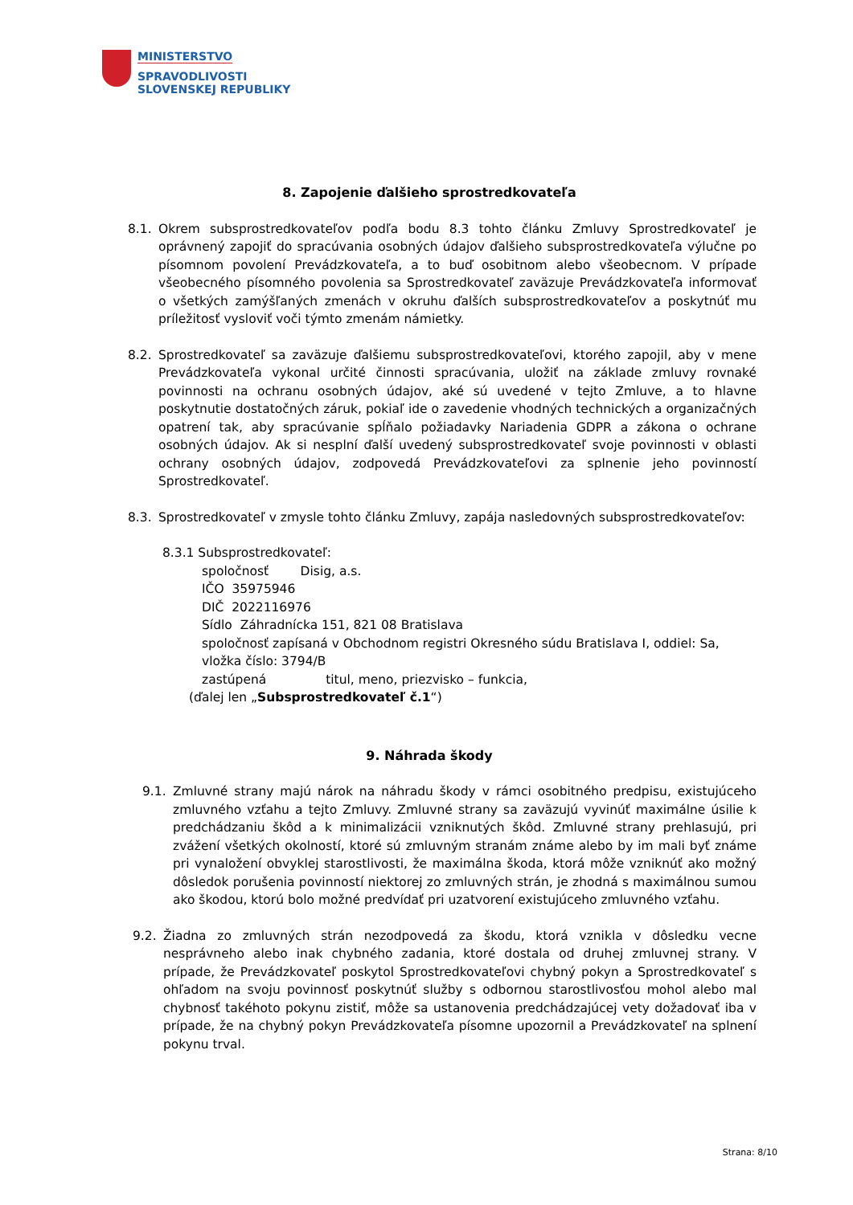MINISTERSTVO
SPRAVODLIVOSTI
SLOVENSKEJ REPUBLIKY
8. Zapojenie ďalšieho sprostredkovateľa
8.1. Okrem subsprostredkovateľov podľa bodu 8.3 tohto článku Zmluvy Sprostredkovateľ je oprávnený zapojiť do spracúvania osobných údajov ďalšieho subsprostredkovateľa výlučne po písomnom povolení Prevádzkovateľa, a to buď osobitnom alebo všeobecnom. V prípade všeobecného písomného povolenia sa Sprostredkovateľ zaväzuje Prevádzkovateľa informovať o všetkých zamýšľaných zmenách v okruhu ďalších subsprostredkovateľov a poskytnúť mu príležitosť vysloviť voči týmto zmenám námietky.
8.2. Sprostredkovateľ sa zaväzuje ďalšiemu subsprostredkovateľovi, ktorého zapojil, aby v mene Prevádzkovateľa vykonal určité činnosti spracúvania, uložiť na základe zmluvy rovnaké povinnosti na ochranu osobných údajov, aké sú uvedené v tejto Zmluve, a to hlavne poskytnutie dostatočných záruk, pokiaľ ide o zavedenie vhodných technických a organizačných opatrení tak, aby spracúvanie spĺňalo požiadavky Nariadenia GDPR a zákona o ochrane osobných údajov. Ak si nesplní ďalší uvedený subsprostredkovateľ svoje povinnosti v oblasti ochrany osobných údajov, zodpovedá Prevádzkovateľovi za splnenie jeho povinností Sprostredkovateľ.
8.3. Sprostredkovateľ v zmysle tohto článku Zmluvy, zapája nasledovných subsprostredkovateľov:
8.3.1 Subsprostredkovateľ:
spoločnosť Disig, a.s.
IČO 35975946
DIČ 2022116976
Sídlo Záhradnícka 151, 821 08 Bratislava
spoločnosť zapísaná v Obchodnom registri Okresného súdu Bratislava I, oddiel: Sa, vložka číslo: 3794/B
zastúpená titul, meno, priezvisko – funkcia,
(ďalej len „Subsprostredkovateľ č.1“)
9. Náhrada škody
9.1. Zmluvné strany majú nárok na náhradu škody v rámci osobitného predpisu, existujúceho zmluvného vzťahu a tejto Zmluvy. Zmluvné strany sa zaväzujú vyvinúť maximálne úsilie k predchádzaniu škôd a k minimalizácii vzniknutých škôd. Zmluvné strany prehlasujú, pri zvážení všetkých okolností, ktoré sú zmluvným stranám známe alebo by im mali byť známe pri vynaložení obvyklej starostlivosti, že maximálna škoda, ktorá môže vzniknúť ako možný dôsledok porušenia povinností niektorej zo zmluvných strán, je zhodná s maximálnou sumou ako škodou, ktorú bolo možné predvídať pri uzatvorení existujúceho zmluvného vzťahu.
9.2. Žiadna zo zmluvných strán nezodpovedá za škodu, ktorá vznikla v dôsledku vecne nesprávneho alebo inak chybného zadania, ktoré dostala od druhej zmluvnej strany. V prípade, že Prevádzkovateľ poskytol Sprostredkovateľovi chybný pokyn a Sprostredkovateľ s ohľadom na svoju povinnosť poskytnúť služby s odbornou starostlivosťou mohol alebo mal chybnosť takéhoto pokynu zistiť, môže sa ustanovenia predchádzajúcej vety dožadovať iba v prípade, že na chybný pokyn Prevádzkovateľa písomne upozornil a Prevádzkovateľ na splnení pokynu trval.
Strana: 8/10